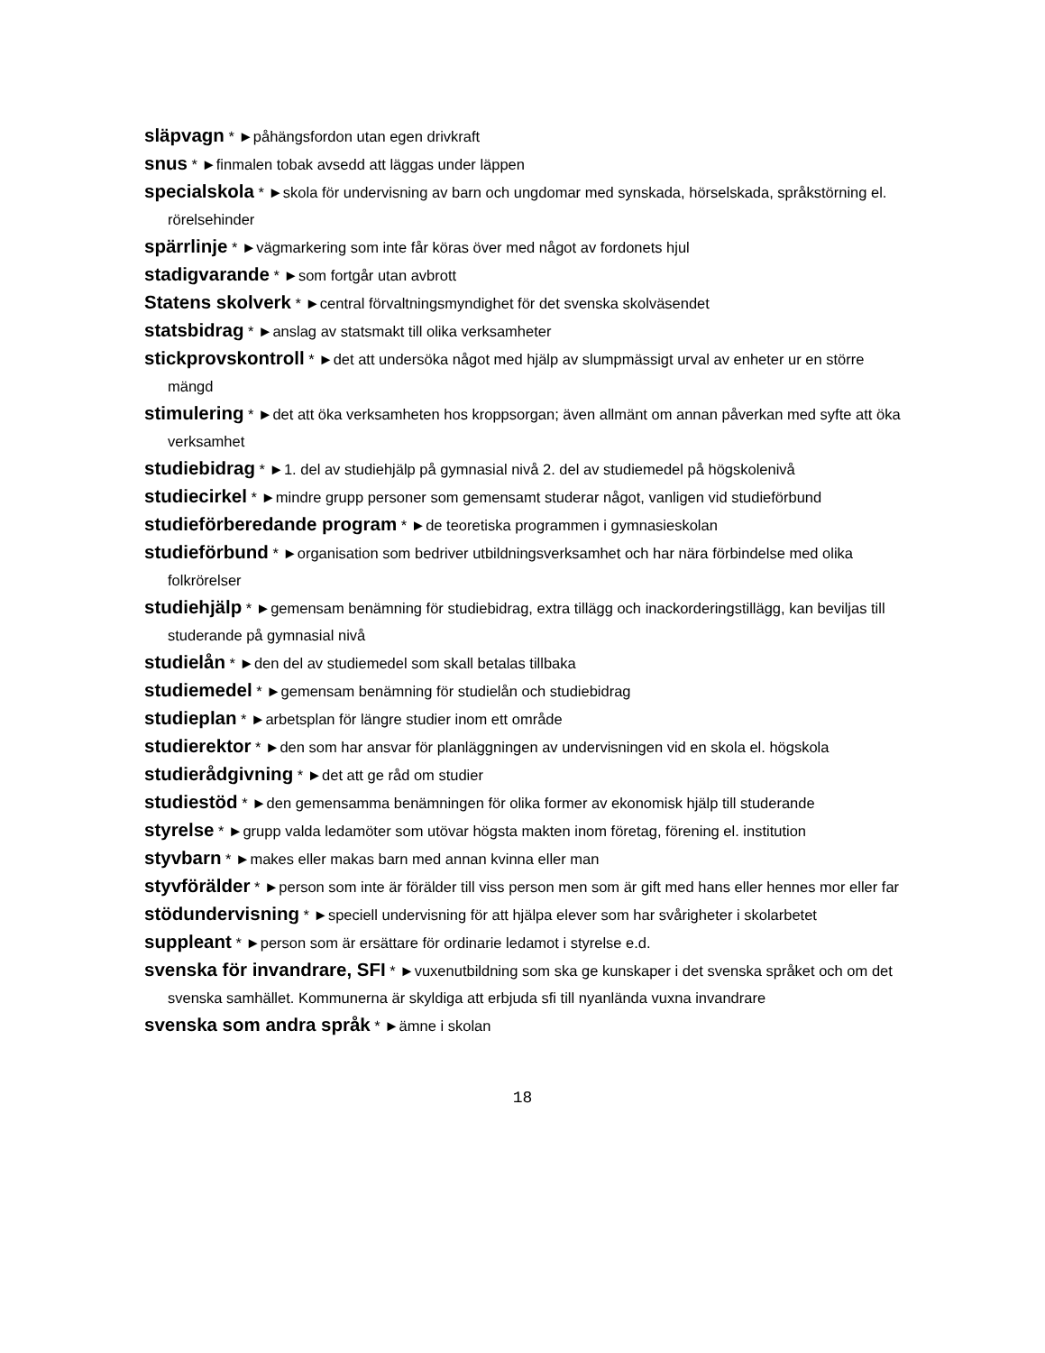släpvagn * ►påhängsfordon utan egen drivkraft
snus * ►finmalen tobak avsedd att läggas under läppen
specialskola * ►skola för undervisning av barn och ungdomar med synskada, hörselskada, språkstörning el. rörelsehinder
spärrlinje * ►vägmarkering som inte får köras över med något av fordonets hjul
stadigvarande * ►som fortgår utan avbrott
Statens skolverk * ►central förvaltningsmyndighet för det svenska skolväsendet
statsbidrag * ►anslag av statsmakt till olika verksamheter
stickprovskontroll * ►det att undersöka något med hjälp av slumpmässigt urval av enheter ur en större mängd
stimulering * ►det att öka verksamheten hos kroppsorgan; även allmänt om annan påverkan med syfte att öka verksamhet
studiebidrag * ►1. del av studiehjälp på gymnasial nivå 2. del av studiemedel på högskolenivå
studiecirkel * ►mindre grupp personer som gemensamt studerar något, vanligen vid studieförbund
studieförberedande program * ►de teoretiska programmen i gymnasieskolan
studieförbund * ►organisation som bedriver utbildningsverksamhet och har nära förbindelse med olika folkrörelser
studiehjälp * ►gemensam benämning för studiebidrag, extra tillägg och inackorderingstillägg, kan beviljas till studerande på gymnasial nivå
studielån * ►den del av studiemedel som skall betalas tillbaka
studiemedel * ►gemensam benämning för studielån och studiebidrag
studieplan * ►arbetsplan för längre studier inom ett område
studierektor * ►den som har ansvar för planläggningen av undervisningen vid en skola el. högskola
studierådgivning * ►det att ge råd om studier
studiestöd * ►den gemensamma benämningen för olika former av ekonomisk hjälp till studerande
styrelse * ►grupp valda ledamöter som utövar högsta makten inom företag, förening el. institution
styvbarn * ►makes eller makas barn med annan kvinna eller man
styvförälder * ►person som inte är förälder till viss person men som är gift med hans eller hennes mor eller far
stödundervisning * ►speciell undervisning för att hjälpa elever som har svårigheter i skolarbetet
suppleant * ►person som är ersättare för ordinarie ledamot i styrelse e.d.
svenska för invandrare, SFI * ►vuxenutbildning som ska ge kunskaper i det svenska språket och om det svenska samhället. Kommunerna är skyldiga att erbjuda sfi till nyanlända vuxna invandrare
svenska som andra språk * ►ämne i skolan
18